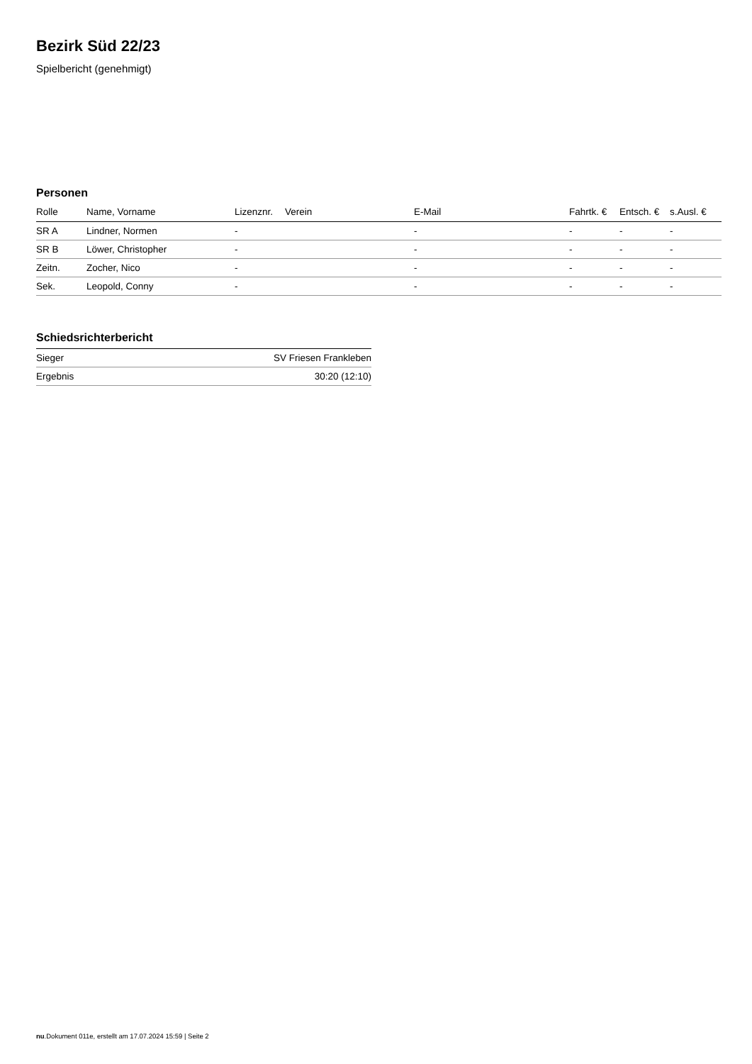Bezirk Süd 22/23
Spielbericht (genehmigt)
Personen
| Rolle | Name, Vorname | Lizenznr. | Verein | E-Mail | Fahrtk. € | Entsch. € | s.Ausl. € |
| --- | --- | --- | --- | --- | --- | --- | --- |
| SR A | Lindner, Normen | - | | - | - | - | - |
| SR B | Löwer, Christopher | - | | - | - | - | - |
| Zeitn. | Zocher, Nico | - | | - | - | - | - |
| Sek. | Leopold, Conny | - | | - | - | - | - |
Schiedsrichterbericht
| Sieger | SV Friesen Frankleben |
| Ergebnis | 30:20 (12:10) |
nu.Dokument 011e, erstellt am 17.07.2024 15:59 | Seite 2